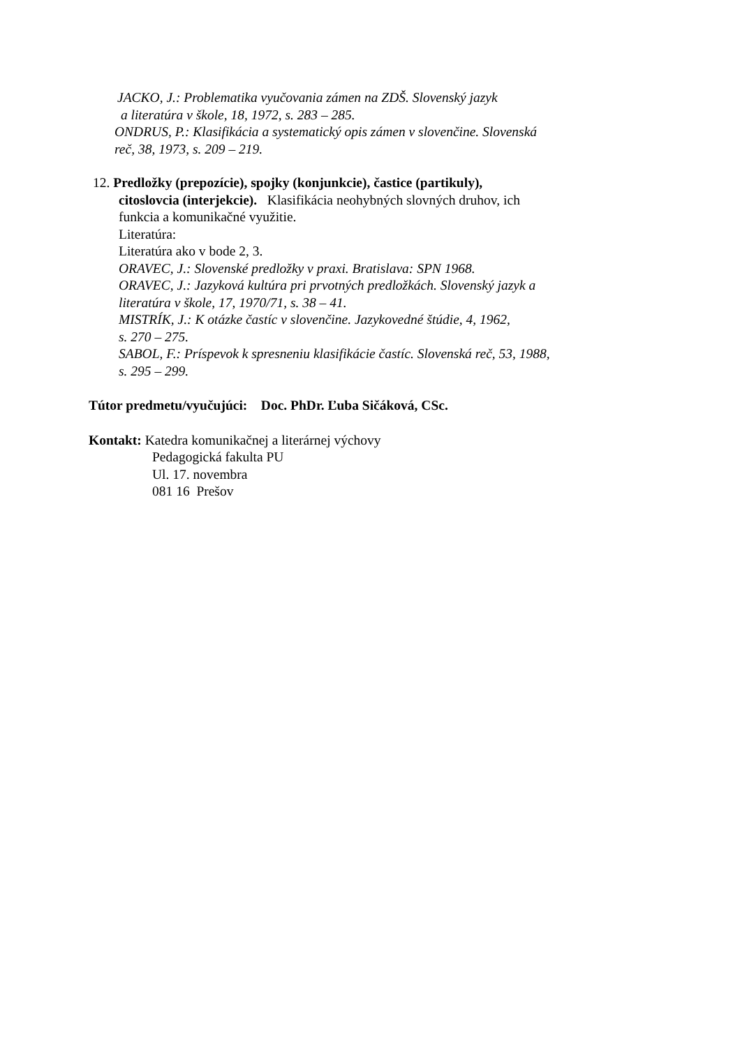JACKO, J.: Problematika vyučovania zámen na ZDŠ. Slovenský jazyk
a literatúra v škole, 18, 1972, s. 283 – 285.
ONDRUS, P.: Klasifikácia a systematický opis zámen v slovenčine. Slovenská
reč, 38, 1973, s. 209 – 219.
12. Predložky (prepozície), spojky (konjunkcie), častice (partikuly),
citoslovcia (interjekcie). Klasifikácia neohybných slovných druhov, ich
funkcia a komunikačné využitie.
Literatúra:
Literatúra ako v bode 2, 3.
ORAVEC, J.: Slovenské predložky v praxi. Bratislava: SPN 1968.
ORAVEC, J.: Jazyková kultúra pri prvotných predložkách. Slovenský jazyk a
literatúra v škole, 17, 1970/71, s. 38 – 41.
MISTRÍK, J.: K otázke častíc v slovenčine. Jazykovedné štúdie, 4, 1962,
s. 270 – 275.
SABOL, F.: Príspevok k spresneniu klasifikácie častíc. Slovenská reč, 53, 1988,
s. 295 – 299.
Tútor predmetu/vyučujúci: Doc. PhDr. Ľuba Sičáková, CSc.
Kontakt: Katedra komunikačnej a literárnej výchovy
Pedagogická fakulta PU
Ul. 17. novembra
081 16 Prešov